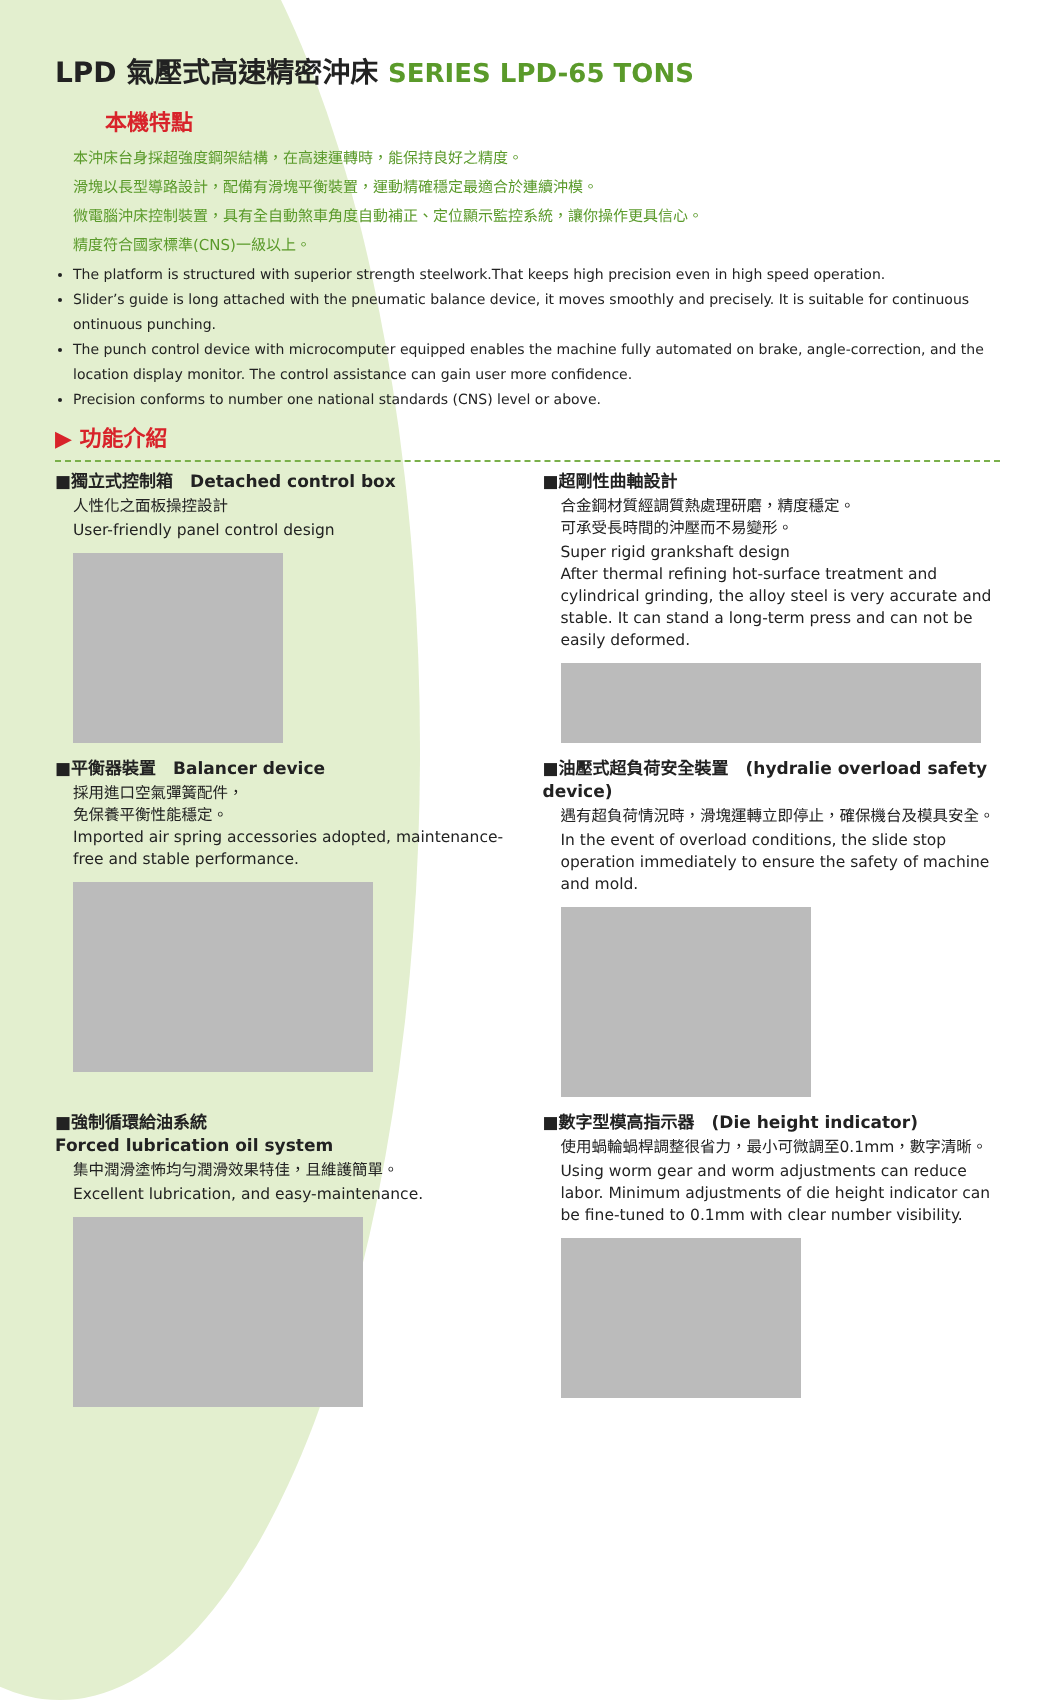LPD 氣壓式高速精密沖床 SERIES LPD-65 TONS
本機特點
本沖床台身採超強度鋼架結構，在高速運轉時，能保持良好之精度。
滑塊以長型導路設計，配備有滑塊平衡裝置，運動精確穩定最適合於連續沖模。
微電腦沖床控制裝置，具有全自動煞車角度自動補正、定位顯示監控系統，讓你操作更具信心。
精度符合國家標準(CNS)一級以上。
The platform is structured with superior strength steelwork.That keeps high precision even in high speed operation.
Slider’s guide is long attached with the pneumatic balance device, it moves smoothly and precisely. It is suitable for continuous ontinuous punching.
The punch control device with microcomputer equipped enables the machine fully automated on brake, angle-correction, and the location display monitor. The control assistance can gain user more confidence.
Precision conforms to number one national standards (CNS) level or above.
▶ 功能介紹
■獨立式控制箱　Detached control box
人性化之面板操控設計
User-friendly panel control design
■超剛性曲軸設計
合金鋼材質經調質熱處理研磨，精度穩定。
可承受長時間的沖壓而不易變形。
Super rigid grankshaft design
After thermal refining hot-surface treatment and cylindrical grinding, the alloy steel is very accurate and stable. It can stand a long-term press and can not be easily deformed.
■平衡器裝置　Balancer device
採用進口空氣彈簧配件，
免保養平衡性能穩定。
Imported air spring accessories adopted, maintenance-free and stable performance.
■油壓式超負荷安全裝置　(hydralie overload safety device)
遇有超負荷情況時，滑塊運轉立即停止，確保機台及模具安全。
In the event of overload conditions, the slide stop operation immediately to ensure the safety of machine and mold.
■強制循環給油系統
Forced lubrication oil system
集中潤滑塗怖均勻潤滑效果特佳，且維護簡單。
Excellent lubrication, and easy-maintenance.
■數字型模高指示器　(Die height indicator)
使用蝸輪蝸桿調整很省力，最小可微調至0.1mm，數字清晰。
Using worm gear and worm adjustments can reduce labor. Minimum adjustments of die height indicator can be fine-tuned to 0.1mm with clear number visibility.